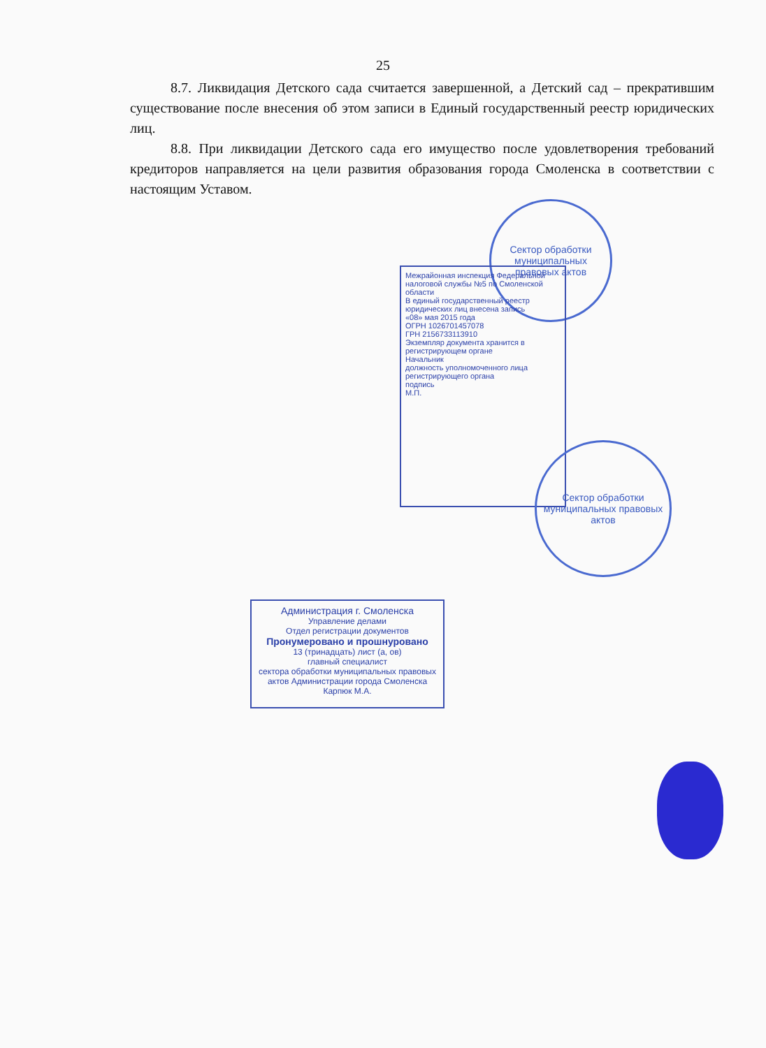25
8.7. Ликвидация Детского сада считается завершенной, а Детский сад – прекратившим существование после внесения об этом записи в Единый государственный реестр юридических лиц.
8.8. При ликвидации Детского сада его имущество после удовлетворения требований кредиторов направляется на цели развития образования города Смоленска в соответствии с настоящим Уставом.
Сектор обработки муниципальных правовых актов
Межрайонная инспекция Федеральной налоговой службы №5 по Смоленской области
В единый государственный реестр юридических лиц внесена запись
«08» мая 2015 года
ОГРН 1026701457078
ГРН 2156733113910
Экземпляр документа хранится в регистрирующем органе
Начальник
должность уполномоченного лица регистрирующего органа
подпись
М.П.
Сектор обработки муниципальных правовых актов
Администрация г. Смоленска
Управление делами
Отдел регистрации документов
Пронумеровано и прошнуровано
13 (тринадцать) лист (а, ов)
главный специалист
сектора обработки муниципальных правовых актов Администрации города Смоленска
Карпюк М.А.